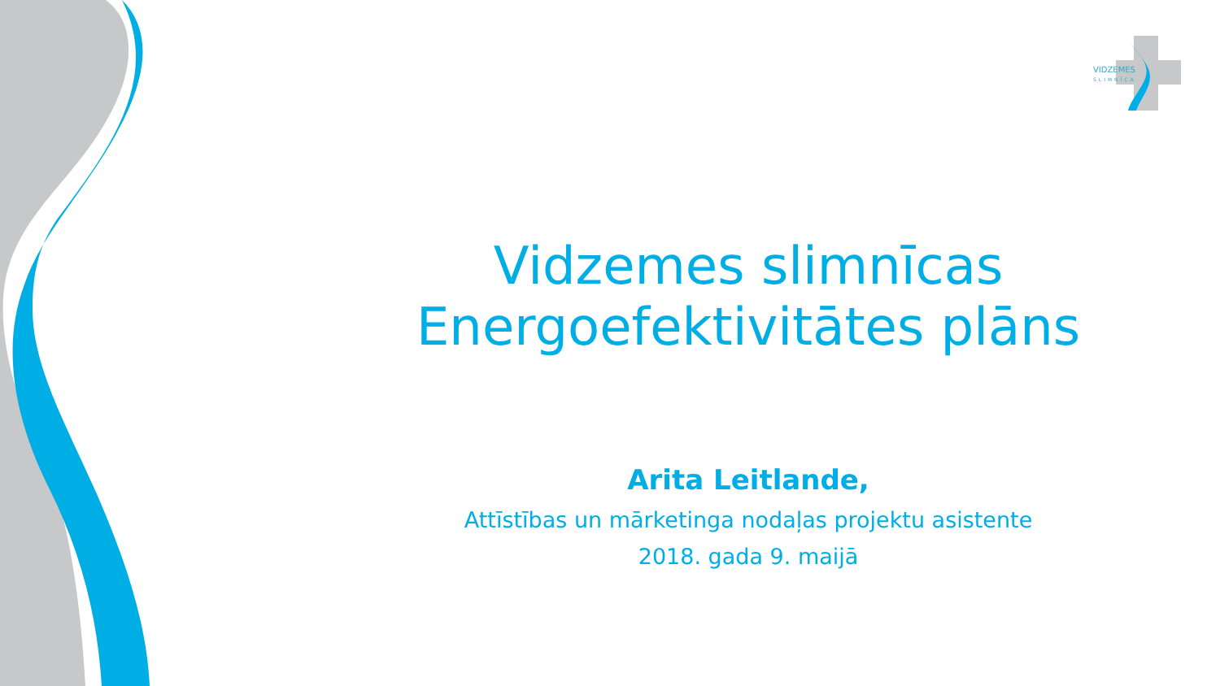VIDZEMES
SLIMNĪCA
Vidzemes slimnīcas
Energoefektivitātes plāns
Arita Leitlande,
Attīstības un mārketinga nodaļas projektu asistente
2018. gada 9. maijā